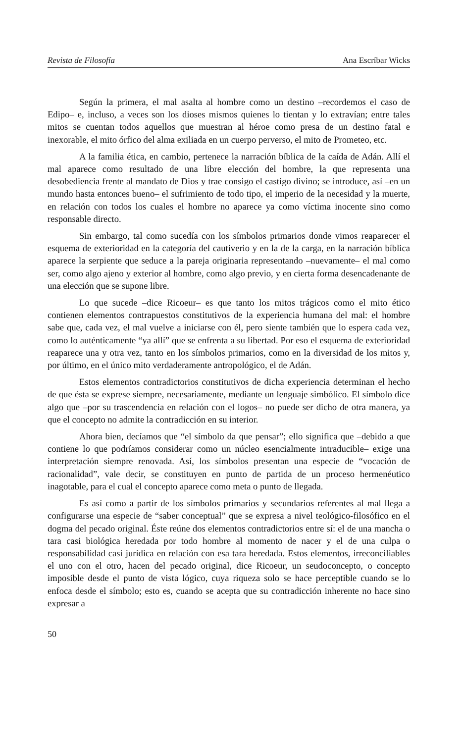Revista de Filosofía Ana Escríbar Wicks
Según la primera, el mal asalta al hombre como un destino –recordemos el caso de Edipo– e, incluso, a veces son los dioses mismos quienes lo tientan y lo extravían; entre tales mitos se cuentan todos aquellos que muestran al héroe como presa de un destino fatal e inexorable, el mito órfico del alma exiliada en un cuerpo perverso, el mito de Prometeo, etc.
A la familia ética, en cambio, pertenece la narración bíblica de la caída de Adán. Allí el mal aparece como resultado de una libre elección del hombre, la que representa una desobediencia frente al mandato de Dios y trae consigo el castigo divino; se introduce, así –en un mundo hasta entonces bueno– el sufrimiento de todo tipo, el imperio de la necesidad y la muerte, en relación con todos los cuales el hombre no aparece ya como víctima inocente sino como responsable directo.
Sin embargo, tal como sucedía con los símbolos primarios donde vimos reaparecer el esquema de exterioridad en la categoría del cautiverio y en la de la carga, en la narración bíblica aparece la serpiente que seduce a la pareja originaria representando –nuevamente– el mal como ser, como algo ajeno y exterior al hombre, como algo previo, y en cierta forma desencadenante de una elección que se supone libre.
Lo que sucede –dice Ricoeur– es que tanto los mitos trágicos como el mito ético contienen elementos contrapuestos constitutivos de la experiencia humana del mal: el hombre sabe que, cada vez, el mal vuelve a iniciarse con él, pero siente también que lo espera cada vez, como lo auténticamente “ya allí” que se enfrenta a su libertad. Por eso el esquema de exterioridad reaparece una y otra vez, tanto en los símbolos primarios, como en la diversidad de los mitos y, por último, en el único mito verdaderamente antropológico, el de Adán.
Estos elementos contradictorios constitutivos de dicha experiencia determinan el hecho de que ésta se exprese siempre, necesariamente, mediante un lenguaje simbólico. El símbolo dice algo que –por su trascendencia en relación con el logos– no puede ser dicho de otra manera, ya que el concepto no admite la contradicción en su interior.
Ahora bien, decíamos que “el símbolo da que pensar”; ello significa que –debido a que contiene lo que podríamos considerar como un núcleo esencialmente intraducible– exige una interpretación siempre renovada. Así, los símbolos presentan una especie de “vocación de racionalidad”, vale decir, se constituyen en punto de partida de un proceso hermenéutico inagotable, para el cual el concepto aparece como meta o punto de llegada.
Es así como a partir de los símbolos primarios y secundarios referentes al mal llega a configurarse una especie de “saber conceptual” que se expresa a nivel teológico-filosófico en el dogma del pecado original. Éste reúne dos elementos contradictorios entre sí: el de una mancha o tara casi biológica heredada por todo hombre al momento de nacer y el de una culpa o responsabilidad casi jurídica en relación con esa tara heredada. Estos elementos, irreconciliables el uno con el otro, hacen del pecado original, dice Ricoeur, un seudoconcepto, o concepto imposible desde el punto de vista lógico, cuya riqueza solo se hace perceptible cuando se lo enfoca desde el símbolo; esto es, cuando se acepta que su contradicción inherente no hace sino expresar a
50